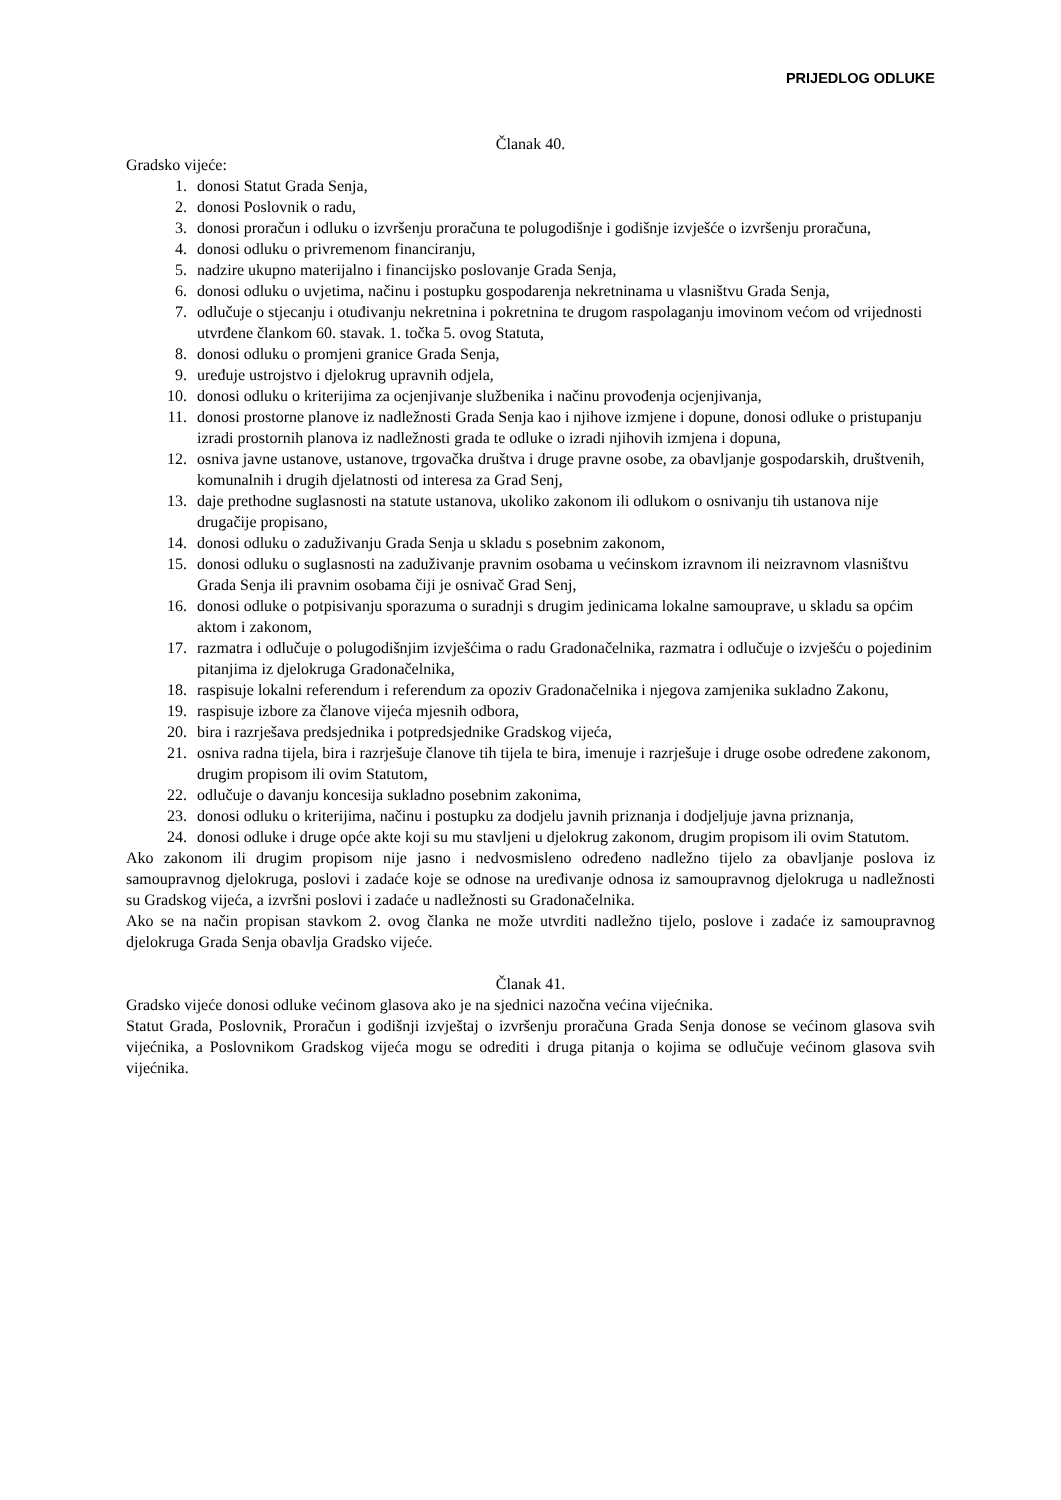PRIJEDLOG ODLUKE
Članak 40.
Gradsko vijeće:
1. donosi Statut Grada Senja,
2. donosi Poslovnik o radu,
3. donosi proračun i odluku o izvršenju proračuna te polugodišnje i godišnje izvješće o izvršenju proračuna,
4. donosi odluku o privremenom financiranju,
5. nadzire ukupno materijalno i financijsko poslovanje Grada Senja,
6. donosi odluku o uvjetima, načinu i postupku gospodarenja nekretninama u vlasništvu Grada Senja,
7. odlučuje o stjecanju i otuđivanju nekretnina i pokretnina te drugom raspolaganju imovinom većom od vrijednosti utvrđene člankom 60. stavak. 1. točka 5. ovog Statuta,
8. donosi odluku o promjeni granice Grada Senja,
9. uređuje ustrojstvo i djelokrug upravnih odjela,
10. donosi odluku o kriterijima za ocjenjivanje službenika i načinu provođenja ocjenjivanja,
11. donosi prostorne planove iz nadležnosti Grada Senja kao i njihove izmjene i dopune, donosi odluke o pristupanju izradi prostornih planova iz nadležnosti grada te odluke o izradi njihovih izmjena i dopuna,
12. osniva javne ustanove, ustanove, trgovačka društva i druge pravne osobe, za obavljanje gospodarskih, društvenih, komunalnih i drugih djelatnosti od interesa za Grad Senj,
13. daje prethodne suglasnosti na statute ustanova, ukoliko zakonom ili odlukom o osnivanju tih ustanova nije drugačije propisano,
14. donosi odluku o zaduživanju Grada Senja u skladu s posebnim zakonom,
15. donosi odluku o suglasnosti na zaduživanje pravnim osobama u većinskom izravnom ili neizravnom vlasništvu Grada Senja ili pravnim osobama čiji je osnivač Grad Senj,
16. donosi odluke o potpisivanju sporazuma o suradnji s drugim jedinicama lokalne samouprave, u skladu sa općim aktom i zakonom,
17. razmatra i odlučuje o polugodišnjim izvješćima o radu Gradonačelnika, razmatra i odlučuje o izvješću o pojedinim pitanjima iz djelokruga Gradonačelnika,
18. raspisuje lokalni referendum i referendum za opoziv Gradonačelnika i njegova zamjenika sukladno Zakonu,
19. raspisuje izbore za članove vijeća mjesnih odbora,
20. bira i razrješava predsjednika i potpredsjednike Gradskog vijeća,
21. osniva radna tijela, bira i razrješuje članove tih tijela te bira, imenuje i razrješuje i druge osobe određene zakonom, drugim propisom ili ovim Statutom,
22. odlučuje o davanju koncesija sukladno posebnim zakonima,
23. donosi odluku o kriterijima, načinu i postupku za dodjelu javnih priznanja i dodjeljuje javna priznanja,
24. donosi odluke i druge opće akte koji su mu stavljeni u djelokrug zakonom, drugim propisom ili ovim Statutom.
Ako zakonom ili drugim propisom nije jasno i nedvosmisleno određeno nadležno tijelo za obavljanje poslova iz samoupravnog djelokruga, poslovi i zadaće koje se odnose na uređivanje odnosa iz samoupravnog djelokruga u nadležnosti su Gradskog vijeća, a izvršni poslovi i zadaće u nadležnosti su Gradonačelnika.
Ako se na način propisan stavkom 2. ovog članka ne može utvrditi nadležno tijelo, poslove i zadaće iz samoupravnog djelokruga Grada Senja obavlja Gradsko vijeće.
Članak 41.
Gradsko vijeće donosi odluke većinom glasova ako je na sjednici nazočna većina vijećnika.
Statut Grada, Poslovnik, Proračun i godišnji izvještaj o izvršenju proračuna Grada Senja donose se većinom glasova svih vijećnika, a Poslovnikom Gradskog vijeća mogu se odrediti i druga pitanja o kojima se odlučuje većinom glasova svih vijećnika.